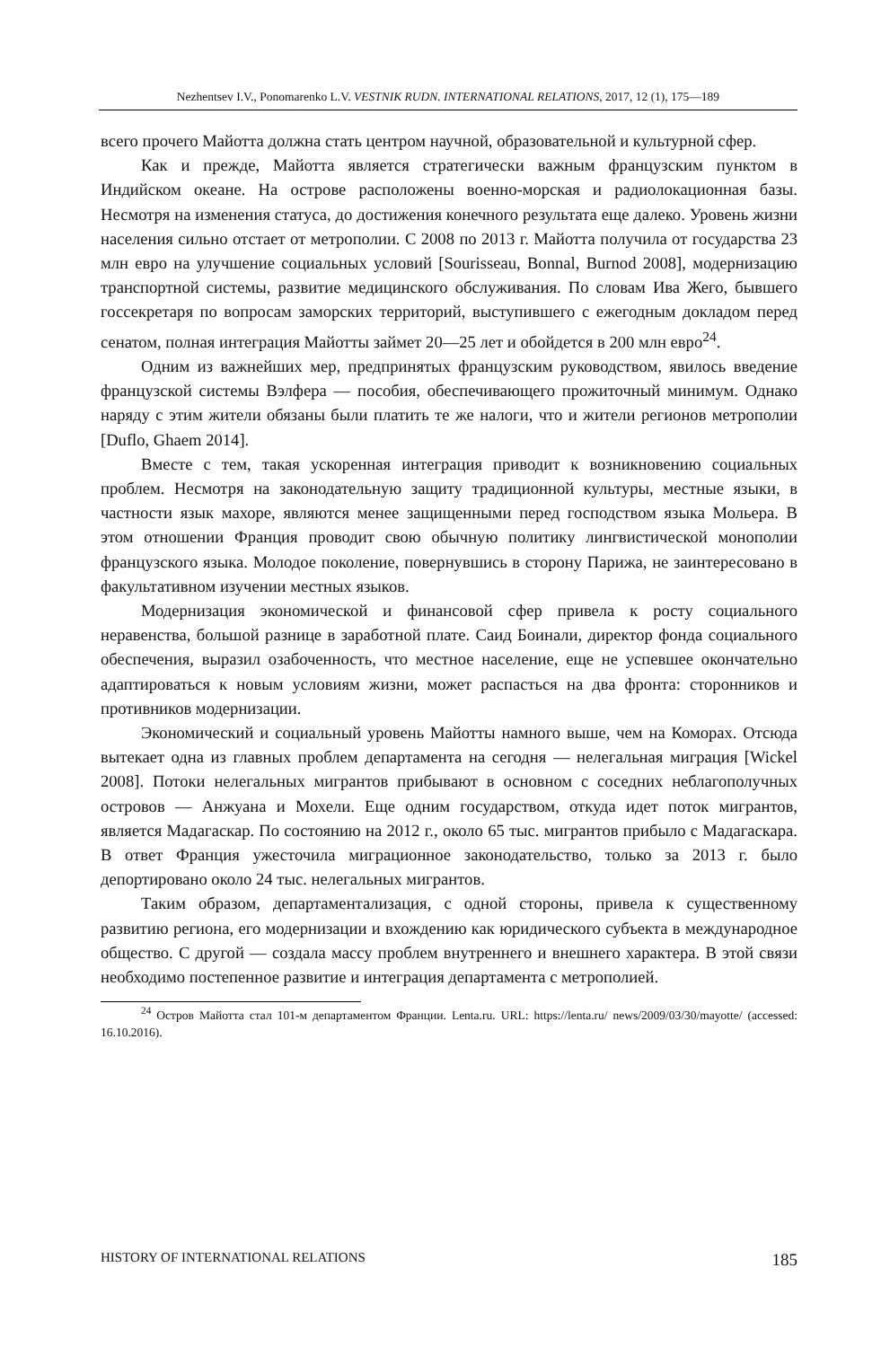Nezhentsev I.V., Ponomarenko L.V. VESTNIK RUDN. INTERNATIONAL RELATIONS, 2017, 12 (1), 175—189
всего прочего Майотта должна стать центром научной, образовательной и культурной сфер.
Как и прежде, Майотта является стратегически важным французским пунктом в Индийском океане. На острове расположены военно-морская и радиолокационная базы. Несмотря на изменения статуса, до достижения конечного результата еще далеко. Уровень жизни населения сильно отстает от метрополии. С 2008 по 2013 г. Майотта получила от государства 23 млн евро на улучшение социальных условий [Sourisseau, Bonnal, Burnod 2008], модернизацию транспортной системы, развитие медицинского обслуживания. По словам Ива Жего, бывшего госсекретаря по вопросам заморских территорий, выступившего с ежегодным докладом перед сенатом, полная интеграция Майотты займет 20—25 лет и обойдется в 200 млн евро<sup>24</sup>.
Одним из важнейших мер, предпринятых французским руководством, явилось введение французской системы Вэлфера — пособия, обеспечивающего прожиточный минимум. Однако наряду с этим жители обязаны были платить те же налоги, что и жители регионов метрополии [Duflo, Ghaem 2014].
Вместе с тем, такая ускоренная интеграция приводит к возникновению социальных проблем. Несмотря на законодательную защиту традиционной культуры, местные языки, в частности язык махоре, являются менее защищенными перед господством языка Мольера. В этом отношении Франция проводит свою обычную политику лингвистической монополии французского языка. Молодое поколение, повернувшись в сторону Парижа, не заинтересовано в факультативном изучении местных языков.
Модернизация экономической и финансовой сфер привела к росту социального неравенства, большой разнице в заработной плате. Саид Боинали, директор фонда социального обеспечения, выразил озабоченность, что местное население, еще не успевшее окончательно адаптироваться к новым условиям жизни, может распасться на два фронта: сторонников и противников модернизации.
Экономический и социальный уровень Майотты намного выше, чем на Коморах. Отсюда вытекает одна из главных проблем департамента на сегодня — нелегальная миграция [Wickel 2008]. Потоки нелегальных мигрантов прибывают в основном с соседних неблагополучных островов — Анжуана и Мохели. Еще одним государством, откуда идет поток мигрантов, является Мадагаскар. По состоянию на 2012 г., около 65 тыс. мигрантов прибыло с Мадагаскара. В ответ Франция ужесточила миграционное законодательство, только за 2013 г. было депортировано около 24 тыс. нелегальных мигрантов.
Таким образом, департаментализация, с одной стороны, привела к существенному развитию региона, его модернизации и вхождению как юридического субъекта в международное общество. С другой — создала массу проблем внутреннего и внешнего характера. В этой связи необходимо постепенное развитие и интеграция департамента с метрополией.
<sup>24</sup> Остров Майотта стал 101-м департаментом Франции. Lenta.ru. URL: https://lenta.ru/ news/2009/03/30/mayotte/ (accessed: 16.10.2016).
HISTORY OF INTERNATIONAL RELATIONS 185